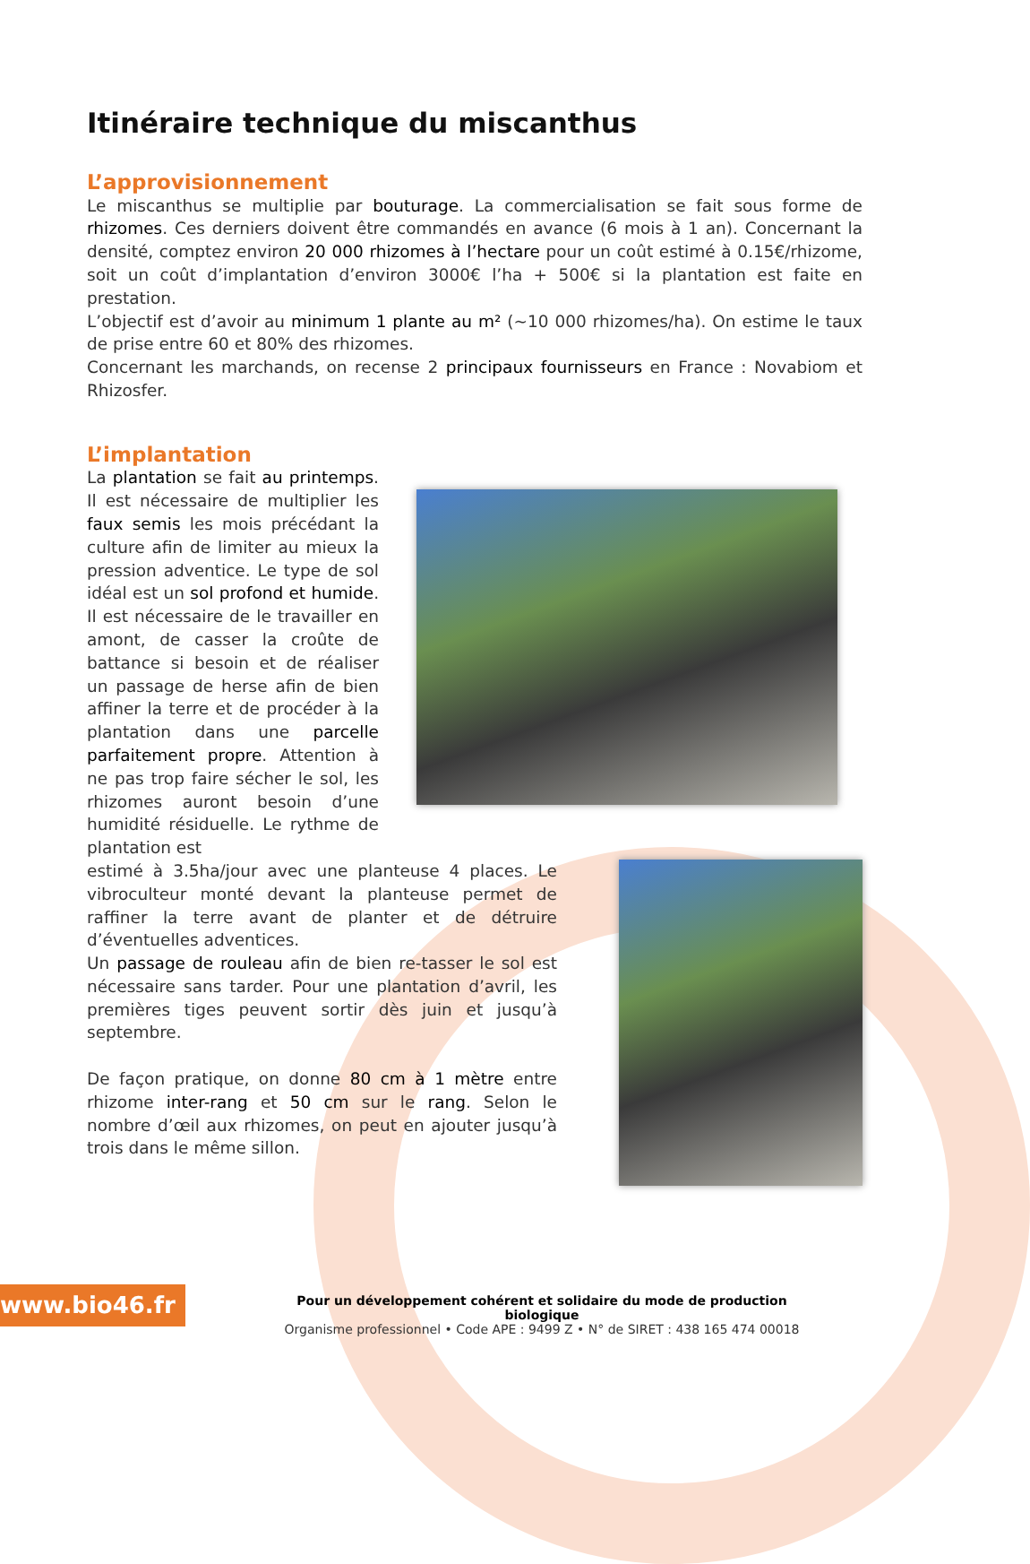Itinéraire technique du miscanthus
L’approvisionnement
Le miscanthus se multiplie par bouturage. La commercialisation se fait sous forme de rhizomes. Ces derniers doivent être commandés en avance (6 mois à 1 an). Concernant la densité, comptez environ 20 000 rhizomes à l’hectare pour un coût estimé à 0.15€/rhizome, soit un coût d’implantation d’environ 3000€ l’ha + 500€ si la plantation est faite en prestation.
L’objectif est d’avoir au minimum 1 plante au m² (~10 000 rhizomes/ha). On estime le taux de prise entre 60 et 80% des rhizomes.
Concernant les marchands, on recense 2 principaux fournisseurs en France : Novabiom et Rhizosfer.
L’implantation
La plantation se fait au printemps. Il est nécessaire de multiplier les faux semis les mois précédant la culture afin de limiter au mieux la pression adventice. Le type de sol idéal est un sol profond et humide. Il est nécessaire de le travailler en amont, de casser la croûte de battance si besoin et de réaliser un passage de herse afin de bien affiner la terre et de procéder à la plantation dans une parcelle parfaitement propre. Attention à ne pas trop faire sécher le sol, les rhizomes auront besoin d’une humidité résiduelle. Le rythme de plantation est
estimé à 3.5ha/jour avec une planteuse 4 places. Le vibroculteur monté devant la planteuse permet de raffiner la terre avant de planter et de détruire d’éventuelles adventices.
Un passage de rouleau afin de bien re-tasser le sol est nécessaire sans tarder. Pour une plantation d’avril, les premières tiges peuvent sortir dès juin et jusqu’à septembre.
De façon pratique, on donne 80 cm à 1 mètre entre rhizome inter-rang et 50 cm sur le rang. Selon le nombre d’œil aux rhizomes, on peut en ajouter jusqu’à trois dans le même sillon.
www.bio46.fr
Pour un développement cohérent et solidaire du mode de production biologique
Organisme professionnel • Code APE : 9499 Z • N° de SIRET : 438 165 474 00018